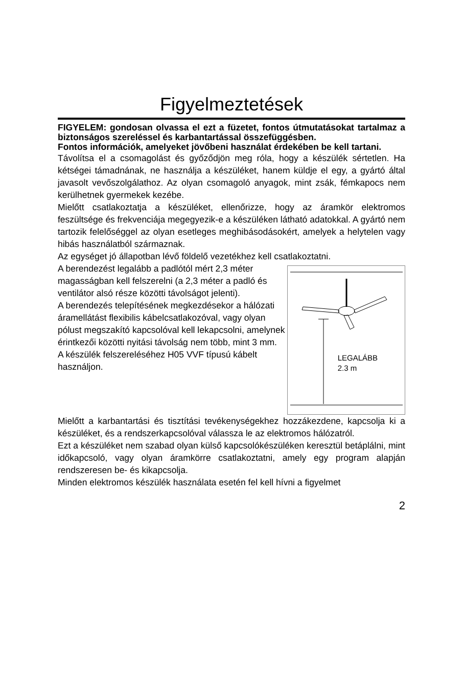Figyelmeztetések
FIGYELEM: gondosan olvassa el ezt a füzetet, fontos útmutatásokat tartalmaz a biztonságos szereléssel és karbantartással összefüggésben.
Fontos információk, amelyeket jövőbeni használat érdekében be kell tartani.
Távolítsa el a csomagolást és győződjön meg róla, hogy a készülék sértetlen. Ha kétségei támadnának, ne használja a készüléket, hanem küldje el egy, a gyártó által javasolt vevőszolgálathoz. Az olyan csomagoló anyagok, mint zsák, fémkapocs nem kerülhetnek gyermekek kezébe.
Mielőtt csatlakoztatja a készüléket, ellenőrizze, hogy az áramkör elektromos feszültsége és frekvenciája megegyezik-e a készüléken látható adatokkal. A gyártó nem tartozik felelőséggel az olyan esetleges meghibásodásokért, amelyek a helytelen vagy hibás használatból származnak.
Az egységet jó állapotban lévő földelő vezetékhez kell csatlakoztatni.
A berendezést legalább a padlótól mért 2,3 méter magasságban kell felszerelni (a 2,3 méter a padló és ventilátor alsó része közötti távolságot jelenti).
A berendezés telepítésének megkezdésekor a hálózati áramellátást flexibilis kábelcsatlakozóval, vagy olyan pólust megszakító kapcsolóval kell lekapcsolni, amelynek érintkezői közötti nyitási távolság nem több, mint 3 mm.
A készülék felszereléséhez H05 VVF típusú kábelt használjon.
LEGALÁBB
2.3 m
Mielőtt a karbantartási és tisztítási tevékenységekhez hozzákezdene, kapcsolja ki a készüléket, és a rendszerkapcsolóval válassza le az elektromos hálózatról.
Ezt a készüléket nem szabad olyan külső kapcsolókészüléken keresztül betáplálni, mint időkapcsoló, vagy olyan áramkörre csatlakoztatni, amely egy program alapján rendszeresen be- és kikapcsolja.
Minden elektromos készülék használata esetén fel kell hívni a figyelmet
2